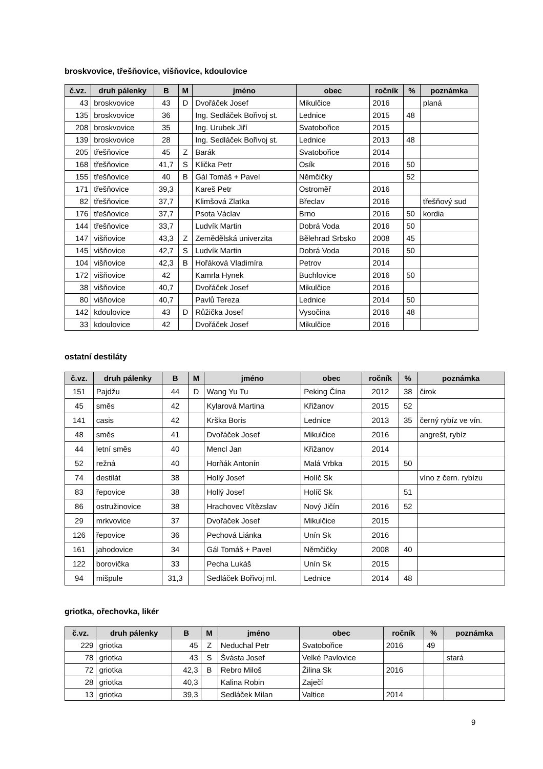broskvovice, třešňovice, višňovice, kdoulovice
| č.vz. | druh pálenky | B | M | jméno | obec | ročník | % | poznámka |
| --- | --- | --- | --- | --- | --- | --- | --- | --- |
| 43 | broskvovice | 43 | D | Dvořáček Josef | Mikulčice | 2016 | | planá |
| 135 | broskvovice | 36 | | Ing. Sedláček Bořivoj st. | Lednice | 2015 | 48 | |
| 208 | broskvovice | 35 | | Ing. Urubek Jiří | Svatobořice | 2015 | | |
| 139 | broskvovice | 28 | | Ing. Sedláček Bořivoj st. | Lednice | 2013 | 48 | |
| 205 | třešňovice | 45 | Z | Barák | Svatobořice | 2014 | | |
| 168 | třešňovice | 41,7 | S | Klička Petr | Osík | 2016 | 50 | |
| 155 | třešňovice | 40 | B | Gál Tomáš + Pavel | Němčičky | | 52 | |
| 171 | třešňovice | 39,3 | | Kareš Petr | Ostroměř | 2016 | | |
| 82 | třešňovice | 37,7 | | Klimšová Zlatka | Břeclav | 2016 | | třešňový sud |
| 176 | třešňovice | 37,7 | | Psota Václav | Brno | 2016 | 50 | kordia |
| 144 | třešňovice | 33,7 | | Ludvík Martin | Dobrá Voda | 2016 | 50 | |
| 147 | višňovice | 43,3 | Z | Zemědělská univerzita | Bělehrad Srbsko | 2008 | 45 | |
| 145 | višňovice | 42,7 | S | Ludvík Martin | Dobrá Voda | 2016 | 50 | |
| 104 | višňovice | 42,3 | B | Hořáková Vladimíra | Petrov | 2014 | | |
| 172 | višňovice | 42 | | Kamrla Hynek | Buchlovice | 2016 | 50 | |
| 38 | višňovice | 40,7 | | Dvořáček Josef | Mikulčice | 2016 | | |
| 80 | višňovice | 40,7 | | Pavlů Tereza | Lednice | 2014 | 50 | |
| 142 | kdoulovice | 43 | D | Růžička Josef | Vysočina | 2016 | 48 | |
| 33 | kdoulovice | 42 | | Dvořáček Josef | Mikulčice | 2016 | | |
ostatní destiláty
| č.vz. | druh pálenky | B | M | jméno | obec | ročník | % | poznámka |
| --- | --- | --- | --- | --- | --- | --- | --- | --- |
| 151 | Pajdžu | 44 | D | Wang Yu Tu | Peking Čína | 2012 | 38 | čirok |
| 45 | směs | 42 | | Kylarová Martina | Křižanov | 2015 | 52 | |
| 141 | casis | 42 | | Krška Boris | Lednice | 2013 | 35 | černý rybíz ve vín. |
| 48 | směs | 41 | | Dvořáček Josef | Mikulčice | 2016 | | angrešt, rybíz |
| 44 | letní směs | 40 | | Mencl Jan | Křižanov | 2014 | | |
| 52 | režná | 40 | | Horňák Antonín | Malá Vrbka | 2015 | 50 | |
| 74 | destilát | 38 | | Hollý Josef | Holíč Sk | | | víno z čern. rybízu |
| 83 | řepovice | 38 | | Hollý Josef | Holíč Sk | | 51 | |
| 86 | ostružinovice | 38 | | Hrachovec Vítězslav | Nový Jičín | 2016 | 52 | |
| 29 | mrkvovice | 37 | | Dvořáček Josef | Mikulčice | 2015 | | |
| 126 | řepovice | 36 | | Pechová Liánka | Unín Sk | 2016 | | |
| 161 | jahodovice | 34 | | Gál Tomáš + Pavel | Němčičky | 2008 | 40 | |
| 122 | borovička | 33 | | Pecha Lukáš | Unín Sk | 2015 | | |
| 94 | mišpule | 31,3 | | Sedláček Bořivoj ml. | Lednice | 2014 | 48 | |
griotka, ořechovka, likér
| č.vz. | druh pálenky | B | M | jméno | obec | ročník | % | poznámka |
| --- | --- | --- | --- | --- | --- | --- | --- | --- |
| 229 | griotka | 45 | Z | Neduchal Petr | Svatobořice | 2016 | 49 | |
| 78 | griotka | 43 | S | Švásta Josef | Velké Pavlovice | | | stará |
| 72 | griotka | 42,3 | B | Rebro Miloš | Žilina Sk | 2016 | | |
| 28 | griotka | 40,3 | | Kalina Robin | Zaječí | | | |
| 13 | griotka | 39,3 | | Sedláček Milan | Valtice | 2014 | | |
9